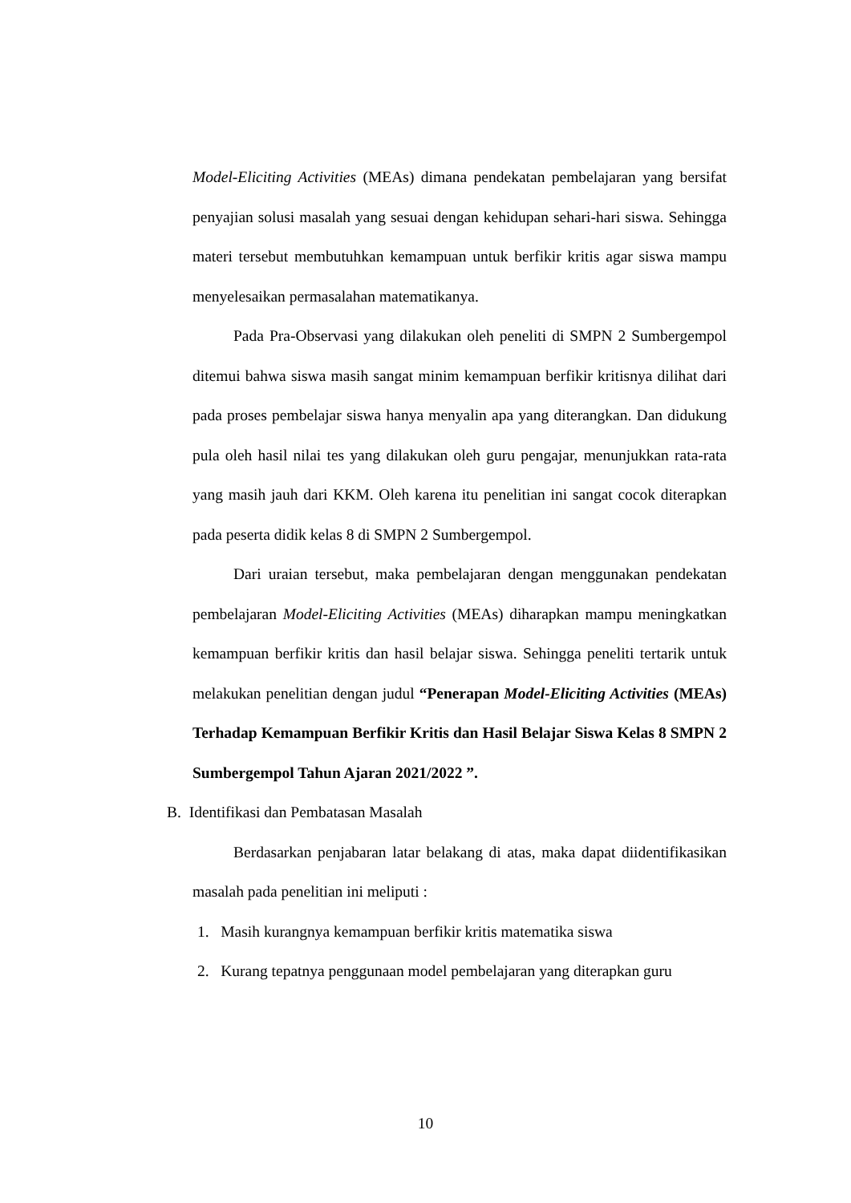Model-Eliciting Activities (MEAs) dimana pendekatan pembelajaran yang bersifat penyajian solusi masalah yang sesuai dengan kehidupan sehari-hari siswa. Sehingga materi tersebut membutuhkan kemampuan untuk berfikir kritis agar siswa mampu menyelesaikan permasalahan matematikanya.
Pada Pra-Observasi yang dilakukan oleh peneliti di SMPN 2 Sumbergempol ditemui bahwa siswa masih sangat minim kemampuan berfikir kritisnya dilihat dari pada proses pembelajar siswa hanya menyalin apa yang diterangkan. Dan didukung pula oleh hasil nilai tes yang dilakukan oleh guru pengajar, menunjukkan rata-rata yang masih jauh dari KKM. Oleh karena itu penelitian ini sangat cocok diterapkan pada peserta didik kelas 8 di SMPN 2 Sumbergempol.
Dari uraian tersebut, maka pembelajaran dengan menggunakan pendekatan pembelajaran Model-Eliciting Activities (MEAs) diharapkan mampu meningkatkan kemampuan berfikir kritis dan hasil belajar siswa. Sehingga peneliti tertarik untuk melakukan penelitian dengan judul “Penerapan Model-Eliciting Activities (MEAs) Terhadap Kemampuan Berfikir Kritis dan Hasil Belajar Siswa Kelas 8 SMPN 2 Sumbergempol Tahun Ajaran 2021/2022 ”.
B. Identifikasi dan Pembatasan Masalah
Berdasarkan penjabaran latar belakang di atas, maka dapat diidentifikasikan masalah pada penelitian ini meliputi :
1. Masih kurangnya kemampuan berfikir kritis matematika siswa
2. Kurang tepatnya penggunaan model pembelajaran yang diterapkan guru
10